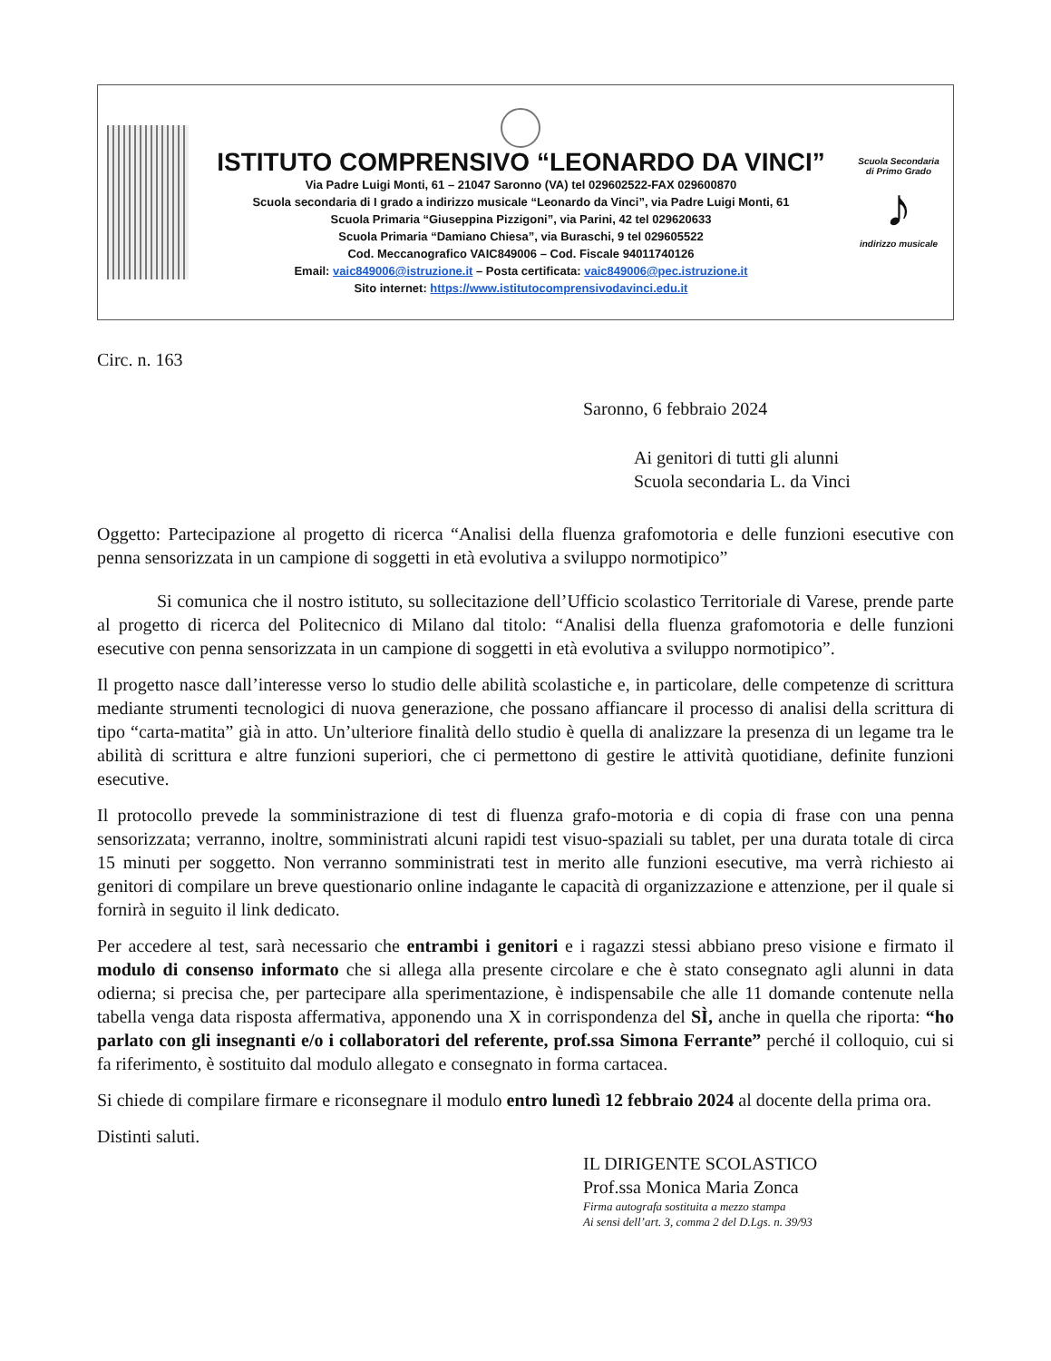ISTITUTO COMPRENSIVO “LEONARDO DA VINCI”
Via Padre Luigi Monti, 61 – 21047 Saronno (VA) tel 029602522-FAX 029600870
Scuola secondaria di I grado a indirizzo musicale “Leonardo da Vinci”, via Padre Luigi Monti, 61
Scuola Primaria “Giuseppina Pizzigoni”, via Parini, 42 tel 029620633
Scuola Primaria “Damiano Chiesa”, via Buraschi, 9 tel 029605522
Cod. Meccanografico VAIC849006 – Cod. Fiscale 94011740126
Email: vaic849006@istruzione.it – Posta certificata: vaic849006@pec.istruzione.it
Sito internet: https://www.istitutocomprensivodavinci.edu.it
Scuola Secondaria di Primo Grado
♪
indirizzo musicale
Circ. n. 163
Saronno, 6 febbraio 2024
Ai genitori di tutti gli alunni
Scuola secondaria L. da Vinci
Oggetto: Partecipazione al progetto di ricerca “Analisi della fluenza grafomotoria e delle funzioni esecutive con penna sensorizzata in un campione di soggetti in età evolutiva a sviluppo normotipico”
Si comunica che il nostro istituto, su sollecitazione dell’Ufficio scolastico Territoriale di Varese, prende parte al progetto di ricerca del Politecnico di Milano dal titolo: “Analisi della fluenza grafomotoria e delle funzioni esecutive con penna sensorizzata in un campione di soggetti in età evolutiva a sviluppo normotipico”.
Il progetto nasce dall’interesse verso lo studio delle abilità scolastiche e, in particolare, delle competenze di scrittura mediante strumenti tecnologici di nuova generazione, che possano affiancare il processo di analisi della scrittura di tipo “carta-matita” già in atto. Un’ulteriore finalità dello studio è quella di analizzare la presenza di un legame tra le abilità di scrittura e altre funzioni superiori, che ci permettono di gestire le attività quotidiane, definite funzioni esecutive.
Il protocollo prevede la somministrazione di test di fluenza grafo-motoria e di copia di frase con una penna sensorizzata; verranno, inoltre, somministrati alcuni rapidi test visuo-spaziali su tablet, per una durata totale di circa 15 minuti per soggetto. Non verranno somministrati test in merito alle funzioni esecutive, ma verrà richiesto ai genitori di compilare un breve questionario online indagante le capacità di organizzazione e attenzione, per il quale si fornirà in seguito il link dedicato.
Per accedere al test, sarà necessario che entrambi i genitori e i ragazzi stessi abbiano preso visione e firmato il modulo di consenso informato che si allega alla presente circolare e che è stato consegnato agli alunni in data odierna; si precisa che, per partecipare alla sperimentazione, è indispensabile che alle 11 domande contenute nella tabella venga data risposta affermativa, apponendo una X in corrispondenza del SÌ, anche in quella che riporta: “ho parlato con gli insegnanti e/o i collaboratori del referente, prof.ssa Simona Ferrante” perché il colloquio, cui si fa riferimento, è sostituito dal modulo allegato e consegnato in forma cartacea.
Si chiede di compilare firmare e riconsegnare il modulo entro lunedì 12 febbraio 2024 al docente della prima ora.
Distinti saluti.
IL DIRIGENTE SCOLASTICO
Prof.ssa Monica Maria Zonca
Firma autografa sostituita a mezzo stampa
Ai sensi dell’art. 3, comma 2 del D.Lgs. n. 39/93